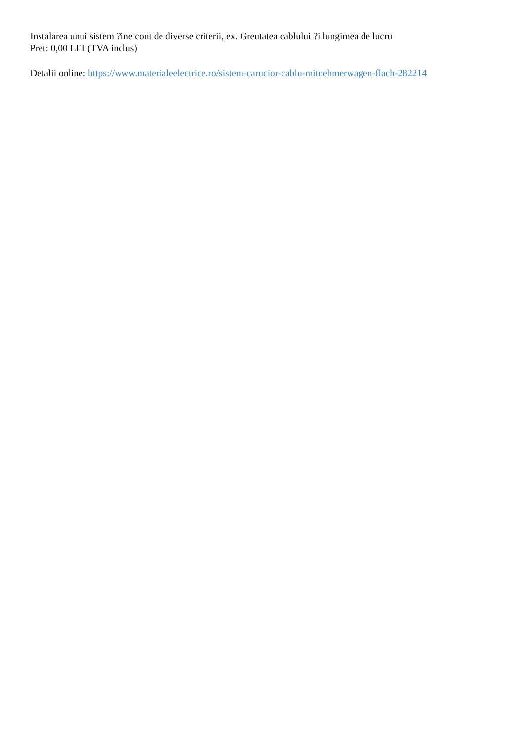Instalarea unui sistem ?ine cont de diverse criterii, ex. Greutatea cablului ?i lungimea de lucru
Pret: 0,00 LEI (TVA inclus)
Detalii online: https://www.materialeelectrice.ro/sistem-carucior-cablu-mitnehmerwagen-flach-282214